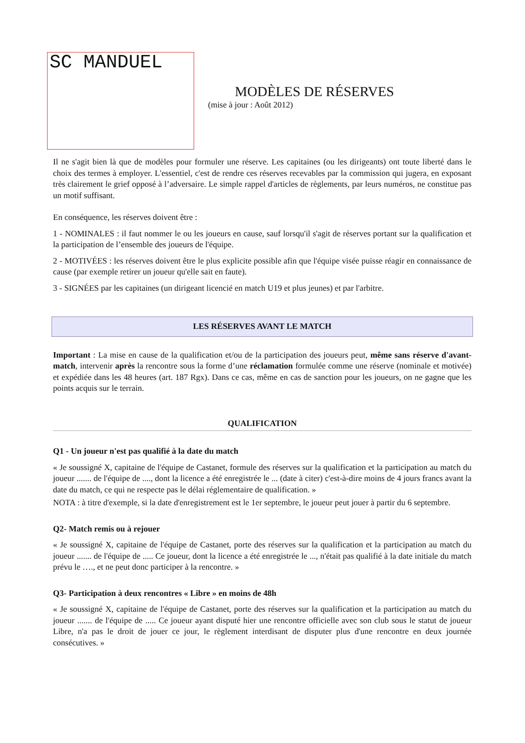SC MANDUEL
MODÈLES DE RÉSERVES
(mise à jour : Août 2012)
Il ne s'agit bien là que de modèles pour formuler une réserve. Les capitaines (ou les dirigeants) ont toute liberté dans le choix des termes à employer. L'essentiel, c'est de rendre ces réserves recevables par la commission qui jugera, en exposant très clairement le grief opposé à l’adversaire. Le simple rappel d'articles de règlements, par leurs numéros, ne constitue pas un motif suffisant.
En conséquence, les réserves doivent être :
1 - NOMINALES : il faut nommer le ou les joueurs en cause, sauf lorsqu'il s'agit de réserves portant sur la qualification et la participation de l’ensemble des joueurs de l'équipe.
2 - MOTIVÉES : les réserves doivent être le plus explicite possible afin que l'équipe visée puisse réagir en connaissance de cause (par exemple retirer un joueur qu'elle sait en faute).
3 - SIGNÉES par les capitaines (un dirigeant licencié en match U19 et plus jeunes) et par l'arbitre.
LES RÉSERVES AVANT LE MATCH
Important : La mise en cause de la qualification et/ou de la participation des joueurs peut, même sans réserve d'avant-match, intervenir après la rencontre sous la forme d’une réclamation formulée comme une réserve (nominale et motivée) et expédiée dans les 48 heures (art. 187 Rgx). Dans ce cas, même en cas de sanction pour les joueurs, on ne gagne que les points acquis sur le terrain.
QUALIFICATION
Q1 - Un joueur n'est pas qualifié à la date du match
« Je soussigné X, capitaine de l'équipe de Castanet, formule des réserves sur la qualification et la participation au match du joueur ....... de l'équipe de ...., dont la licence a été enregistrée le ... (date à citer) c'est-à-dire moins de 4 jours francs avant la date du match, ce qui ne respecte pas le délai réglementaire de qualification. »
NOTA : à titre d'exemple, si la date d'enregistrement est le 1er septembre, le joueur peut jouer à partir du 6 septembre.
Q2- Match remis ou à rejouer
« Je soussigné X, capitaine de l'équipe de Castanet, porte des réserves sur la qualification et la participation au match du joueur ....... de l'équipe de ..... Ce joueur, dont la licence a été enregistrée le ..., n'était pas qualifié à la date initiale du match prévu le …., et ne peut donc participer à la rencontre. »
Q3- Participation à deux rencontres « Libre » en moins de 48h
« Je soussigné X, capitaine de l'équipe de Castanet, porte des réserves sur la qualification et la participation au match du joueur ....... de l'équipe de ..... Ce joueur ayant disputé hier une rencontre officielle avec son club sous le statut de joueur Libre, n'a pas le droit de jouer ce jour, le règlement interdisant de disputer plus d'une rencontre en deux journée consécutives. »